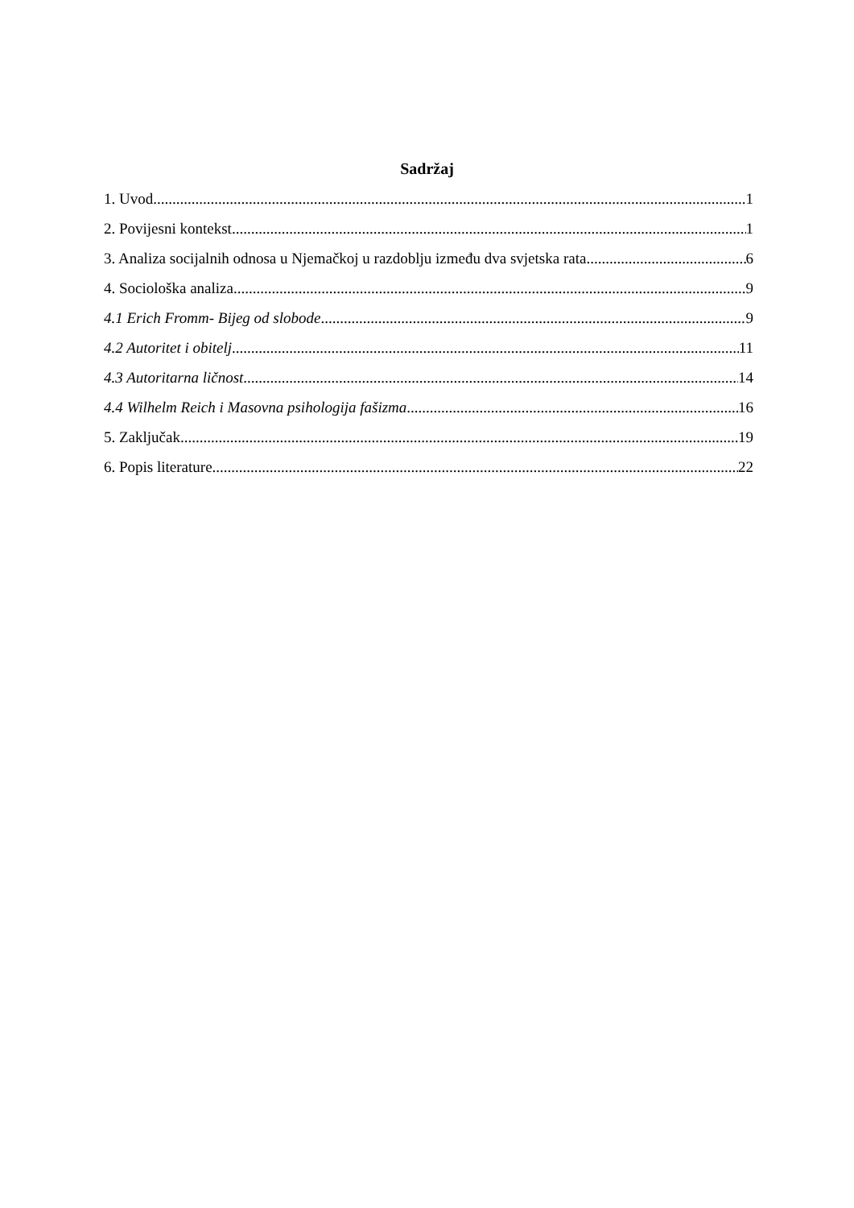Sadržaj
1. Uvod 1
2. Povijesni kontekst 1
3. Analiza socijalnih odnosa u Njemačkoj u razdoblju između dva svjetska rata 6
4. Sociološka analiza 9
4.1 Erich Fromm- Bijeg od slobode 9
4.2 Autoritet i obitelj 11
4.3 Autoritarna ličnost 14
4.4 Wilhelm Reich i Masovna psihologija fašizma 16
5. Zaključak 19
6. Popis literature 22